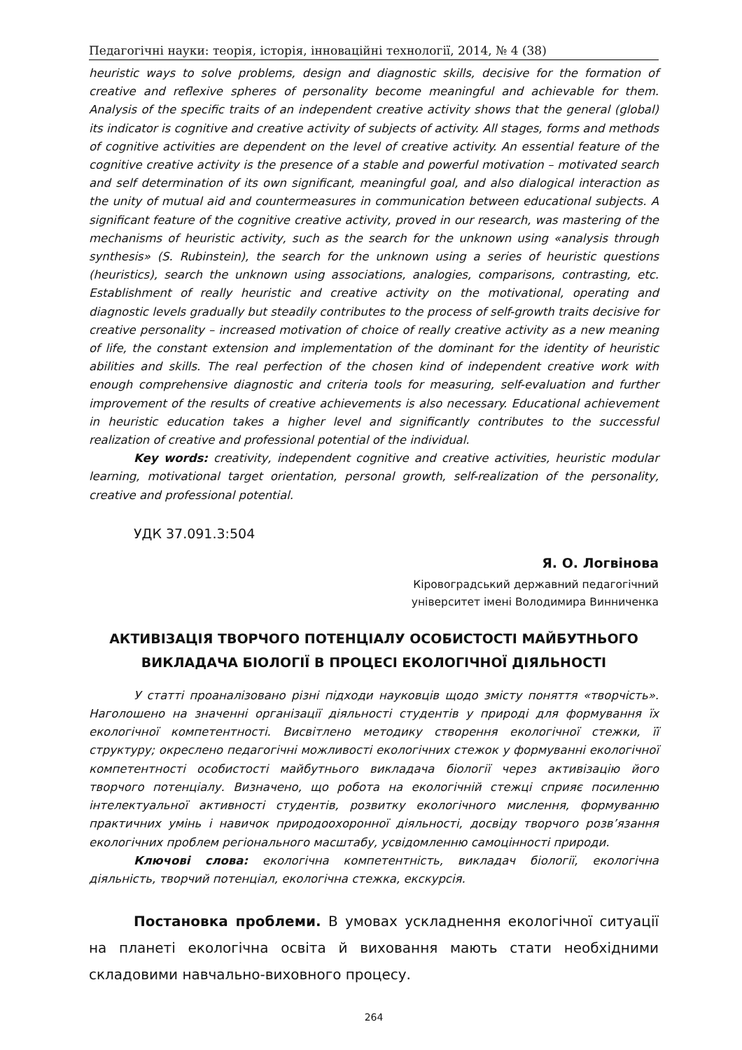Педагогічні науки: теорія, історія, інноваційні технології, 2014, № 4 (38)
heuristic ways to solve problems, design and diagnostic skills, decisive for the formation of creative and reflexive spheres of personality become meaningful and achievable for them. Analysis of the specific traits of an independent creative activity shows that the general (global) its indicator is cognitive and creative activity of subjects of activity. All stages, forms and methods of cognitive activities are dependent on the level of creative activity. An essential feature of the cognitive creative activity is the presence of a stable and powerful motivation – motivated search and self determination of its own significant, meaningful goal, and also dialogical interaction as the unity of mutual aid and countermeasures in communication between educational subjects. A significant feature of the cognitive creative activity, proved in our research, was mastering of the mechanisms of heuristic activity, such as the search for the unknown using «analysis through synthesis» (S. Rubinstein), the search for the unknown using a series of heuristic questions (heuristics), search the unknown using associations, analogies, comparisons, contrasting, etc. Establishment of really heuristic and creative activity on the motivational, operating and diagnostic levels gradually but steadily contributes to the process of self-growth traits decisive for creative personality – increased motivation of choice of really creative activity as a new meaning of life, the constant extension and implementation of the dominant for the identity of heuristic abilities and skills. The real perfection of the chosen kind of independent creative work with enough comprehensive diagnostic and criteria tools for measuring, self-evaluation and further improvement of the results of creative achievements is also necessary. Educational achievement in heuristic education takes a higher level and significantly contributes to the successful realization of creative and professional potential of the individual.
Key words: creativity, independent cognitive and creative activities, heuristic modular learning, motivational target orientation, personal growth, self-realization of the personality, creative and professional potential.
УДК 37.091.3:504
Я. О. Логвінова
Кіровоградський державний педагогічний
університет імені Володимира Винниченка
АКТИВІЗАЦІЯ ТВОРЧОГО ПОТЕНЦІАЛУ ОСОБИСТОСТІ МАЙБУТНЬОГО
ВИКЛАДАЧА БІОЛОГІЇ В ПРОЦЕСІ ЕКОЛОГІЧНОЇ ДІЯЛЬНОСТІ
У статті проаналізовано різні підходи науковців щодо змісту поняття «творчість». Наголошено на значенні організації діяльності студентів у природі для формування їх екологічної компетентності. Висвітлено методику створення екологічної стежки, її структуру; окреслено педагогічні можливості екологічних стежок у формуванні екологічної компетентності особистості майбутнього викладача біології через активізацію його творчого потенціалу. Визначено, що робота на екологічній стежці сприяє посиленню інтелектуальної активності студентів, розвитку екологічного мислення, формуванню практичних умінь і навичок природоохоронної діяльності, досвіду творчого розв’язання екологічних проблем регіонального масштабу, усвідомленню самоцінності природи.
Ключові слова: екологічна компетентність, викладач біології, екологічна діяльність, творчий потенціал, екологічна стежка, екскурсія.
Постановка проблеми. В умовах ускладнення екологічної ситуації на планеті екологічна освіта й виховання мають стати необхідними складовими навчально-виховного процесу.
264